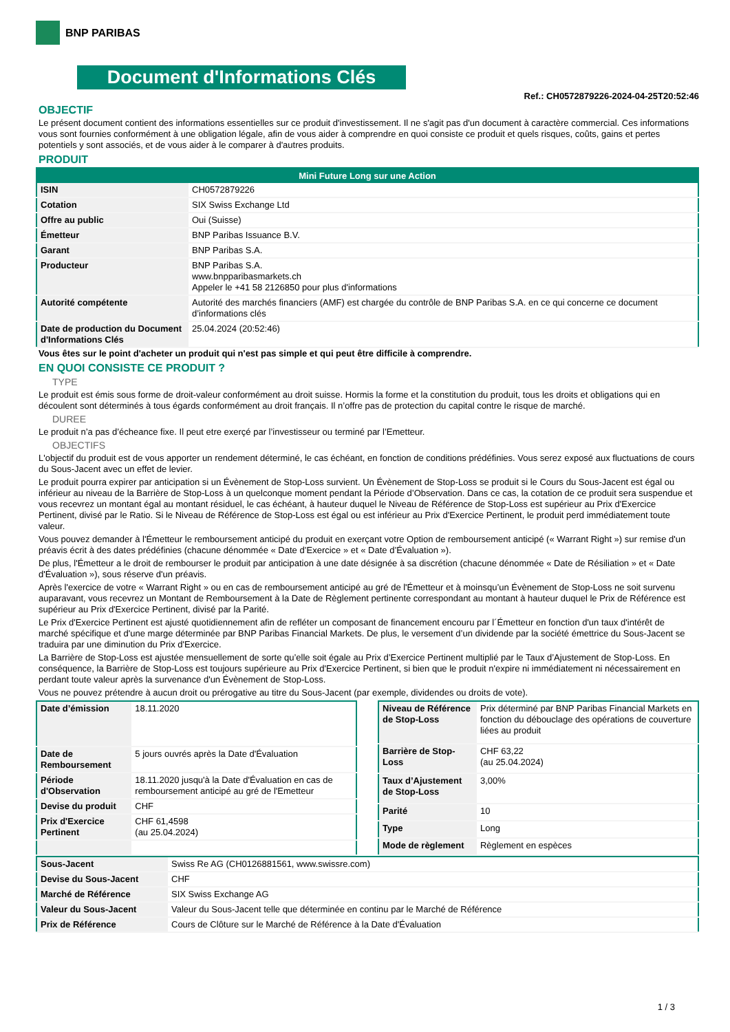BNP PARIBAS
Document d'Informations Clés
Ref.: CH0572879226-2024-04-25T20:52:46
OBJECTIF
Le présent document contient des informations essentielles sur ce produit d'investissement. Il ne s'agit pas d'un document à caractère commercial. Ces informations vous sont fournies conformément à une obligation légale, afin de vous aider à comprendre en quoi consiste ce produit et quels risques, coûts, gains et pertes potentiels y sont associés, et de vous aider à le comparer à d'autres produits.
PRODUIT
| Mini Future Long sur une Action | |
| --- | --- |
| ISIN | CH0572879226 |
| Cotation | SIX Swiss Exchange Ltd |
| Offre au public | Oui (Suisse) |
| Émetteur | BNP Paribas Issuance B.V. |
| Garant | BNP Paribas S.A. |
| Producteur | BNP Paribas S.A. www.bnpparibasmarkets.ch Appeler le +41 58 2126850 pour plus d'informations |
| Autorité compétente | Autorité des marchés financiers (AMF) est chargée du contrôle de BNP Paribas S.A. en ce qui concerne ce document d’informations clés |
| Date de production du Document d'Informations Clés | 25.04.2024 (20:52:46) |
Vous êtes sur le point d'acheter un produit qui n'est pas simple et qui peut être difficile à comprendre.
EN QUOI CONSISTE CE PRODUIT ?
TYPE
Le produit est émis sous forme de droit-valeur conformément au droit suisse. Hormis la forme et la constitution du produit, tous les droits et obligations qui en découlent sont déterminés à tous égards conformément au droit français. Il n’offre pas de protection du capital contre le risque de marché.
DUREE
Le produit n’a pas d’écheance fixe. Il peut etre exerçé par l’investisseur ou terminé par l’Emetteur.
OBJECTIFS
L'objectif du produit est de vous apporter un rendement déterminé, le cas échéant, en fonction de conditions prédéfinies. Vous serez exposé aux fluctuations de cours du Sous-Jacent avec un effet de levier.
Le produit pourra expirer par anticipation si un Évènement de Stop-Loss survient. Un Évènement de Stop-Loss se produit si le Cours du Sous-Jacent est égal ou inférieur au niveau de la Barrière de Stop-Loss à un quelconque moment pendant la Période d’Observation. Dans ce cas, la cotation de ce produit sera suspendue et vous recevrez un montant égal au montant résiduel, le cas échéant, à hauteur duquel le Niveau de Référence de Stop-Loss est supérieur au Prix d'Exercice Pertinent, divisé par le Ratio. Si le Niveau de Référence de Stop-Loss est égal ou est inférieur au Prix d'Exercice Pertinent, le produit perd immédiatement toute valeur.
Vous pouvez demander à l'Émetteur le remboursement anticipé du produit en exerçant votre Option de remboursement anticipé (« Warrant Right ») sur remise d'un préavis écrit à des dates prédéfinies (chacune dénommée « Date d’Exercice » et « Date d’Évaluation »).
De plus, l'Émetteur a le droit de rembourser le produit par anticipation à une date désignée à sa discrétion (chacune dénommée « Date de Résiliation » et « Date d'Évaluation »), sous réserve d'un préavis.
Après l'exercice de votre « Warrant Right » ou en cas de remboursement anticipé au gré de l'Émetteur et à moinsqu’un Évènement de Stop-Loss ne soit survenu auparavant, vous recevrez un Montant de Remboursement à la Date de Règlement pertinente correspondant au montant à hauteur duquel le Prix de Référence est supérieur au Prix d'Exercice Pertinent, divisé par la Parité.
Le Prix d'Exercice Pertinent est ajusté quotidiennement afin de refléter un composant de financement encouru par l´Émetteur en fonction d'un taux d'intérêt de marché spécifique et d'une marge déterminée par BNP Paribas Financial Markets. De plus, le versement d’un dividende par la société émettrice du Sous-Jacent se traduira par une diminution du Prix d'Exercice.
La Barrière de Stop-Loss est ajustée mensuellement de sorte qu’elle soit égale au Prix d’Exercice Pertinent multiplié par le Taux d’Ajustement de Stop-Loss. En conséquence, la Barrière de Stop-Loss est toujours supérieure au Prix d'Exercice Pertinent, si bien que le produit n'expire ni immédiatement ni nécessairement en perdant toute valeur après la survenance d'un Évènement de Stop-Loss.
Vous ne pouvez prétendre à aucun droit ou prérogative au titre du Sous-Jacent (par exemple, dividendes ou droits de vote).
| Date d’émission | 18.11.2020 |
| Date de Remboursement | 5 jours ouvrés après la Date d'Évaluation |
| Période d'Observation | 18.11.2020 jusqu'à la Date d'Évaluation en cas de remboursement anticipé au gré de l'Emetteur |
| Devise du produit | CHF |
| Prix d'Exercice Pertinent | CHF 61,4598 (au 25.04.2024) |
| Niveau de Référence de Stop-Loss | Prix déterminé par BNP Paribas Financial Markets en fonction du débouclage des opérations de couverture liées au produit |
| Barrière de Stop-Loss | CHF 63,22 (au 25.04.2024) |
| Taux d’Ajustement de Stop-Loss | 3,00% |
| Parité | 10 |
| Type | Long |
| Mode de règlement | Règlement en espèces |
| Sous-Jacent | Swiss Re AG (CH0126881561, www.swissre.com) |
| Devise du Sous-Jacent | CHF |
| Marché de Référence | SIX Swiss Exchange AG |
| Valeur du Sous-Jacent | Valeur du Sous-Jacent telle que déterminée en continu par le Marché de Référence |
| Prix de Référence | Cours de Clôture sur le Marché de Référence à la Date d'Évaluation |
1 / 3